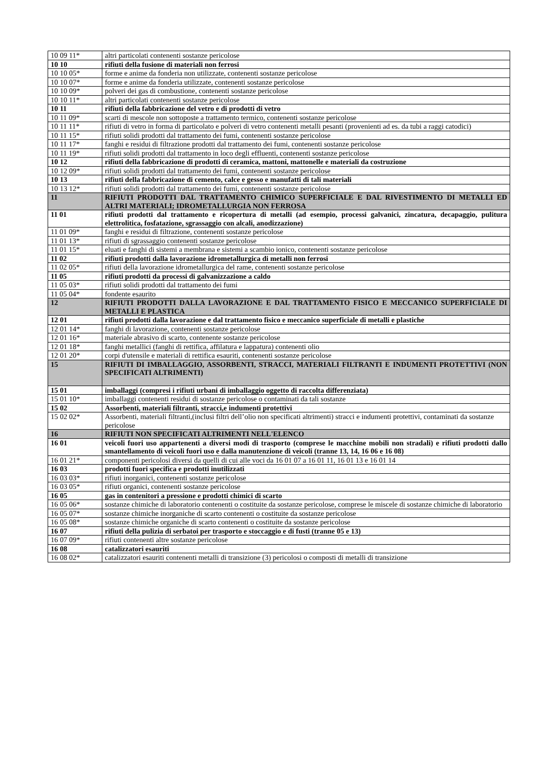| 10 09 11* | altri particolati contenenti sostanze pericolose |
| 10 10 | rifiuti della fusione di materiali non ferrosi |
| 10 10 05* | forme e anime da fonderia non utilizzate, contenenti sostanze pericolose |
| 10 10 07* | forme e anime da fonderia utilizzate, contenenti sostanze pericolose |
| 10 10 09* | polveri dei gas di combustione, contenenti sostanze pericolose |
| 10 10 11* | altri particolati contenenti sostanze pericolose |
| 10 11 | rifiuti della fabbricazione del vetro e di prodotti di vetro |
| 10 11 09* | scarti di mescole non sottoposte a trattamento termico, contenenti sostanze pericolose |
| 10 11 11* | rifiuti di vetro in forma di particolato e polveri di vetro contenenti metalli pesanti (provenienti ad es. da tubi a raggi catodici) |
| 10 11 15* | rifiuti solidi prodotti dal trattamento dei fumi, contenenti sostanze pericolose |
| 10 11 17* | fanghi e residui di filtrazione prodotti dal trattamento dei fumi, contenenti sostanze pericolose |
| 10 11 19* | rifiuti solidi prodotti dal trattamento in loco degli effluenti, contenenti sostanze pericolose |
| 10 12 | rifiuti della fabbricazione di prodotti di ceramica, mattoni, mattonelle e materiali da costruzione |
| 10 12 09* | rifiuti solidi prodotti dal trattamento dei fumi, contenenti sostanze pericolose |
| 10 13 | rifiuti della fabbricazione di cemento, calce e gesso e manufatti di tali materiali |
| 10 13 12* | rifiuti solidi prodotti dal trattamento dei fumi, contenenti sostanze pericolose |
| 11 | RIFIUTI PRODOTTI DAL TRATTAMENTO CHIMICO SUPERFICIALE E DAL RIVESTIMENTO DI METALLI ED ALTRI MATERIALI; IDROMETALLURGIA NON FERROSA |
| 11 01 | rifiuti prodotti dal trattamento e ricopertura di metalli (ad esempio, processi galvanici, zincatura, decapaggio, pulitura elettrolitica, fosfatazione, sgrassaggio con alcali, anodizzazione) |
| 11 01 09* | fanghi e residui di filtrazione, contenenti sostanze pericolose |
| 11 01 13* | rifiuti di sgrassaggio contenenti sostanze pericolose |
| 11 01 15* | eluati e fanghi di sistemi a membrana e sistemi a scambio ionico, contenenti sostanze pericolose |
| 11 02 | rifiuti prodotti dalla lavorazione idrometallurgica di metalli non ferrosi |
| 11 02 05* | rifiuti della lavorazione idrometallurgica del rame, contenenti sostanze pericolose |
| 11 05 | rifiuti prodotti da processi di galvanizzazione a caldo |
| 11 05 03* | rifiuti solidi prodotti dal trattamento dei fumi |
| 11 05 04* | fondente esaurito |
| 12 | RIFIUTI PRODOTTI DALLA LAVORAZIONE E DAL TRATTAMENTO FISICO E MECCANICO SUPERFICIALE DI METALLI E PLASTICA |
| 12 01 | rifiuti prodotti dalla lavorazione e dal trattamento fisico e meccanico superficiale di metalli e plastiche |
| 12 01 14* | fanghi di lavorazione, contenenti sostanze pericolose |
| 12 01 16* | materiale abrasivo di scarto, contenente sostanze pericolose |
| 12 01 18* | fanghi metallici (fanghi di rettifica, affilatura e lappatura) contenenti olio |
| 12 01 20* | corpi d'utensile e materiali di rettifica esauriti, contenenti sostanze pericolose |
| 15 | RIFIUTI DI IMBALLAGGIO, ASSORBENTI, STRACCI, MATERIALI FILTRANTI E INDUMENTI PROTETTIVI (NON SPECIFICATI ALTRIMENTI) |
| 15 01 | imballaggi (compresi i rifiuti urbani di imballaggio oggetto di raccolta differenziata) |
| 15 01 10* | imballaggi contenenti residui di sostanze pericolose o contaminati da tali sostanze |
| 15 02 | Assorbenti, materiali filtranti, stracci,e indumenti protettivi |
| 15 02 02* | Assorbenti, materiali filtranti,(inclusi filtri dell’olio non specificati altrimenti) stracci e indumenti protettivi, contaminati da sostanze pericolose |
| 16 | RIFIUTI NON SPECIFICATI ALTRIMENTI NELL'ELENCO |
| 16 01 | veicoli fuori uso appartenenti a diversi modi di trasporto (comprese le macchine mobili non stradali) e rifiuti prodotti dallo smantellamento di veicoli fuori uso e dalla manutenzione di veicoli (tranne 13, 14, 16 06 e 16 08) |
| 16 01 21* | componenti pericolosi diversi da quelli di cui alle voci da 16 01 07 a 16 01 11, 16 01 13 e 16 01 14 |
| 16 03 | prodotti fuori specifica e prodotti inutilizzati |
| 16 03 03* | rifiuti inorganici, contenenti sostanze pericolose |
| 16 03 05* | rifiuti organici, contenenti sostanze pericolose |
| 16 05 | gas in contenitori a pressione e prodotti chimici di scarto |
| 16 05 06* | sostanze chimiche di laboratorio contenenti o costituite da sostanze pericolose, comprese le miscele di sostanze chimiche di laboratorio |
| 16 05 07* | sostanze chimiche inorganiche di scarto contenenti o costituite da sostanze pericolose |
| 16 05 08* | sostanze chimiche organiche di scarto contenenti o costituite da sostanze pericolose |
| 16 07 | rifiuti della pulizia di serbatoi per trasporto e stoccaggio e di fusti (tranne 05 e 13) |
| 16 07 09* | rifiuti contenenti altre sostanze pericolose |
| 16 08 | catalizzatori esauriti |
| 16 08 02* | catalizzatori esauriti contenenti metalli di transizione (3) pericolosi o composti di metalli di transizione |